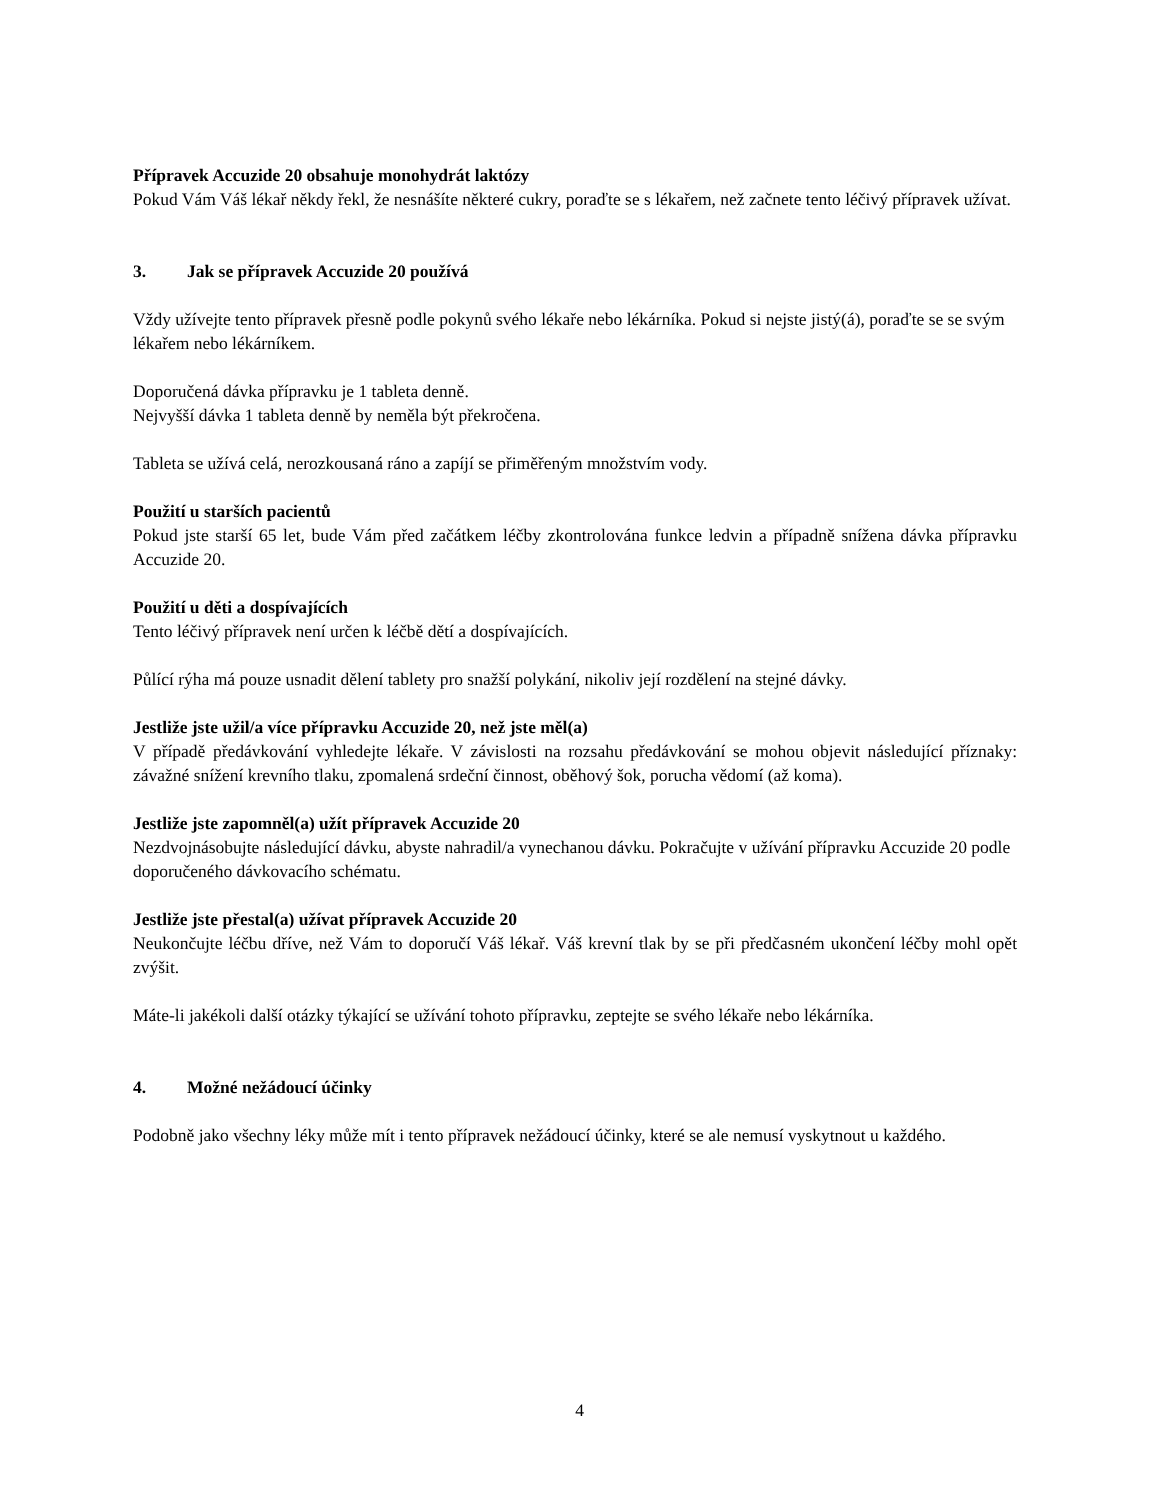Přípravek Accuzide 20 obsahuje monohydrát laktózy
Pokud Vám Váš lékař někdy řekl, že nesnášíte některé cukry, poraďte se s lékařem, než začnete tento léčivý přípravek užívat.
3. Jak se přípravek Accuzide 20 používá
Vždy užívejte tento přípravek přesně podle pokynů svého lékaře nebo lékárníka. Pokud si nejste jistý(á), poraďte se se svým lékařem nebo lékárníkem.
Doporučená dávka přípravku je 1 tableta denně.
Nejvyšší dávka 1 tableta denně by neměla být překročena.
Tableta se užívá celá, nerozkousaná ráno a zapíjí se přiměřeným množstvím vody.
Použití u starších pacientů
Pokud jste starší 65 let, bude Vám před začátkem léčby zkontrolována funkce ledvin a případně snížena dávka přípravku Accuzide 20.
Použití u děti a dospívajících
Tento léčivý přípravek není určen k léčbě dětí a dospívajících.
Půlící rýha má pouze usnadit dělení tablety pro snažší polykání, nikoliv její rozdělení na stejné dávky.
Jestliže jste užil/a více přípravku Accuzide 20, než jste měl(a)
V případě předávkování vyhledejte lékaře. V závislosti na rozsahu předávkování se mohou objevit následující příznaky: závažné snížení krevního tlaku, zpomalená srdeční činnost, oběhový šok, porucha vědomí (až koma).
Jestliže jste zapomněl(a) užít přípravek Accuzide 20
Nezdvojnásobujte následující dávku, abyste nahradil/a vynechanou dávku. Pokračujte v užívání přípravku Accuzide 20 podle doporučeného dávkovacího schématu.
Jestliže jste přestal(a) užívat přípravek Accuzide 20
Neukončujte léčbu dříve, než Vám to doporučí Váš lékař. Váš krevní tlak by se při předčasném ukončení léčby mohl opět zvýšit.
Máte-li jakékoli další otázky týkající se užívání tohoto přípravku, zeptejte se svého lékaře nebo lékárníka.
4. Možné nežádoucí účinky
Podobně jako všechny léky může mít i tento přípravek nežádoucí účinky, které se ale nemusí vyskytnout u každého.
4